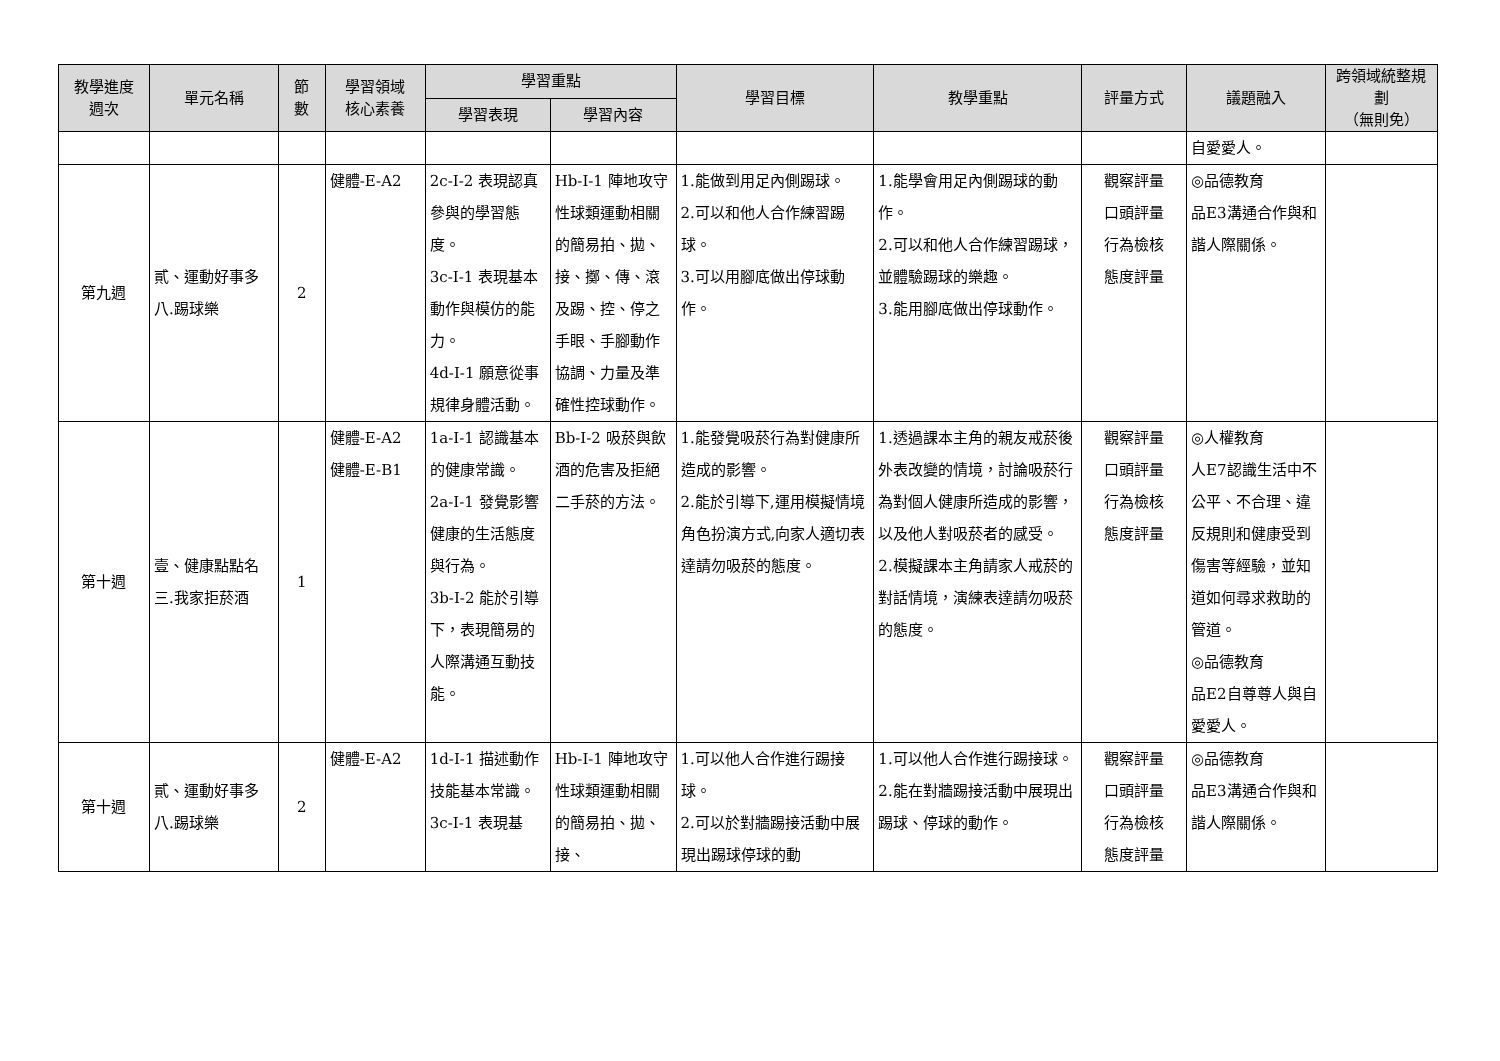| 教學進度 週次 | 單元名稱 | 節 數 | 學習領域 核心素養 | 學習重點 | | 學習目標 | 教學重點 | 評量方式 | 議題融入 | 跨領域統整規劃 （無則免） |
| --- | --- | --- | --- | --- | --- | --- | --- | --- | --- | --- |
| | | | | 學習表現 | 學習內容 | | | | | |
| | | | | | | | | | 自愛愛人。 | |
| 第九週 | 貳、運動好事多 八.踢球樂 | 2 | 健體-E-A2 | 2c-I-2 表現認真參與的學習態度。 3c-I-1 表現基本動作與模仿的能力。 4d-I-1 願意從事規律身體活動。 | Hb-I-1 陣地攻守性球類運動相關的簡易拍、拋、接、擲、傳、滾及踢、控、停之手眼、手腳動作協調、力量及準確性控球動作。 | 1.能做到用足內側踢球。 2.可以和他人合作練習踢球。 3.可以用腳底做出停球動作。 | 1.能學會用足內側踢球的動作。 2.可以和他人合作練習踢球，並體驗踢球的樂趣。 3.能用腳底做出停球動作。 | 觀察評量 口頭評量 行為檢核 態度評量 | ◎品德教育 品E3溝通合作與和諧人際關係。 | |
| 第十週 | 壹、健康點點名 三.我家拒菸酒 | 1 | 健體-E-A2 健體-E-B1 | 1a-I-1 認識基本的健康常識。 2a-I-1 發覺影響健康的生活態度與行為。 3b-I-2 能於引導下，表現簡易的人際溝通互動技能。 | Bb-I-2 吸菸與飲酒的危害及拒絕二手菸的方法。 | 1.能發覺吸菸行為對健康所造成的影響。 2.能於引導下,運用模擬情境角色扮演方式,向家人適切表達請勿吸菸的態度。 | 1.透過課本主角的親友戒菸後外表改變的情境，討論吸菸行為對個人健康所造成的影響，以及他人對吸菸者的感受。 2.模擬課本主角請家人戒菸的對話情境，演練表達請勿吸菸的態度。 | 觀察評量 口頭評量 行為檢核 態度評量 | ◎人權教育 人E7認識生活中不公平、不合理、違反規則和健康受到傷害等經驗，並知道如何尋求救助的管道。 ◎品德教育 品E2自尊尊人與自愛愛人。 | |
| 第十週 | 貳、運動好事多 八.踢球樂 | 2 | 健體-E-A2 | 1d-I-1 描述動作技能基本常識。 3c-I-1 表現基 | Hb-I-1 陣地攻守性球類運動相關的簡易拍、拋、接、 | 1.可以他人合作進行踢接球。 2.可以於對牆踢接活動中展現出踢球停球的動 | 1.可以他人合作進行踢接球。 2.能在對牆踢接活動中展現出踢球、停球的動作。 | 觀察評量 口頭評量 行為檢核 態度評量 | ◎品德教育 品E3溝通合作與和諧人際關係。 | |